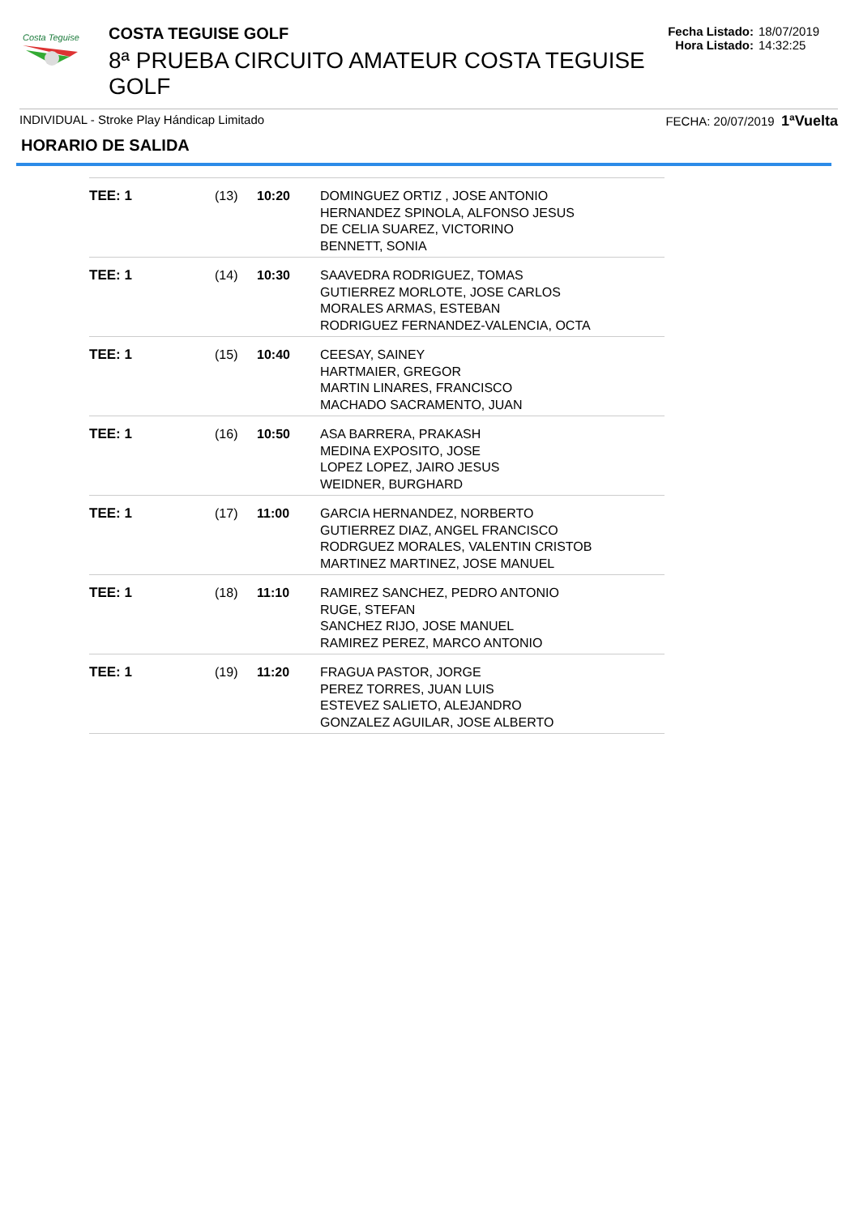Costa Teguise
COSTA TEGUISE GOLF
8ª PRUEBA CIRCUITO AMATEUR COSTA TEGUISE GOLF
Fecha Listado: 18/07/2019
Hora Listado: 14:32:25
INDIVIDUAL - Stroke Play Hándicap Limitado FECHA: 20/07/2019 1ªVuelta
HORARIO DE SALIDA
| TEE: 1 | (13) | 10:20 | DOMINGUEZ ORTIZ , JOSE ANTONIO HERNANDEZ SPINOLA, ALFONSO JESUS DE CELIA SUAREZ, VICTORINO BENNETT, SONIA |
| TEE: 1 | (14) | 10:30 | SAAVEDRA RODRIGUEZ, TOMAS GUTIERREZ MORLOTE, JOSE CARLOS MORALES ARMAS, ESTEBAN RODRIGUEZ FERNANDEZ-VALENCIA, OCTA |
| TEE: 1 | (15) | 10:40 | CEESAY, SAINEY HARTMAIER, GREGOR MARTIN LINARES, FRANCISCO MACHADO SACRAMENTO, JUAN |
| TEE: 1 | (16) | 10:50 | ASA BARRERA, PRAKASH MEDINA EXPOSITO, JOSE LOPEZ LOPEZ, JAIRO JESUS WEIDNER, BURGHARD |
| TEE: 1 | (17) | 11:00 | GARCIA HERNANDEZ, NORBERTO GUTIERREZ DIAZ, ANGEL FRANCISCO RODRGUEZ MORALES, VALENTIN CRISTOB MARTINEZ MARTINEZ, JOSE MANUEL |
| TEE: 1 | (18) | 11:10 | RAMIREZ SANCHEZ, PEDRO ANTONIO RUGE, STEFAN SANCHEZ RIJO, JOSE MANUEL RAMIREZ PEREZ, MARCO ANTONIO |
| TEE: 1 | (19) | 11:20 | FRAGUA PASTOR, JORGE PEREZ TORRES, JUAN LUIS ESTEVEZ SALIETO, ALEJANDRO GONZALEZ AGUILAR, JOSE ALBERTO |